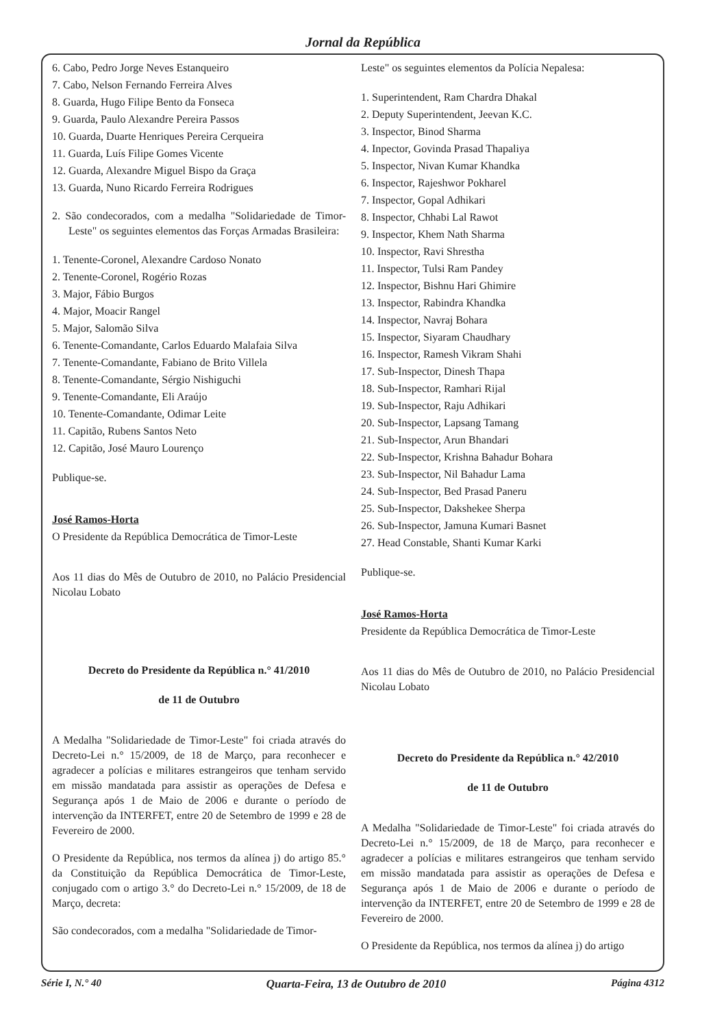Jornal da República
6. Cabo, Pedro Jorge Neves Estanqueiro
7. Cabo, Nelson Fernando Ferreira Alves
8. Guarda, Hugo Filipe Bento da Fonseca
9. Guarda, Paulo Alexandre Pereira Passos
10. Guarda, Duarte Henriques Pereira Cerqueira
11. Guarda, Luís Filipe Gomes Vicente
12. Guarda, Alexandre Miguel Bispo da Graça
13. Guarda, Nuno Ricardo Ferreira Rodrigues
2. São condecorados, com a medalha "Solidariedade de Timor-Leste" os seguintes elementos das Forças Armadas Brasileira:
1. Tenente-Coronel, Alexandre Cardoso Nonato
2. Tenente-Coronel, Rogério Rozas
3. Major, Fábio Burgos
4. Major, Moacir Rangel
5. Major, Salomão Silva
6. Tenente-Comandante, Carlos Eduardo Malafaia Silva
7. Tenente-Comandante, Fabiano de Brito Villela
8. Tenente-Comandante, Sérgio Nishiguchi
9. Tenente-Comandante, Eli Araújo
10. Tenente-Comandante, Odimar Leite
11. Capitão, Rubens Santos Neto
12. Capitão, José Mauro Lourenço
Publique-se.
José Ramos-Horta
O Presidente da República Democrática de Timor-Leste
Aos 11 dias do Mês de Outubro de 2010, no Palácio Presidencial Nicolau Lobato
Decreto do Presidente da República n.° 41/2010
de 11 de Outubro
A Medalha "Solidariedade de Timor-Leste" foi criada através do Decreto-Lei n.° 15/2009, de 18 de Março, para reconhecer e agradecer a polícias e militares estrangeiros que tenham servido em missão mandatada para assistir as operações de Defesa e Segurança após 1 de Maio de 2006 e durante o período de intervenção da INTERFET, entre 20 de Setembro de 1999 e 28 de Fevereiro de 2000.
O Presidente da República, nos termos da alínea j) do artigo 85.° da Constituição da República Democrática de Timor-Leste, conjugado com o artigo 3.° do Decreto-Lei n.° 15/2009, de 18 de Março, decreta:
São condecorados, com a medalha "Solidariedade de Timor-
Leste" os seguintes elementos da Polícia Nepalesa:
1. Superintendent, Ram Chardra Dhakal
2. Deputy Superintendent, Jeevan K.C.
3. Inspector, Binod Sharma
4. Inpector, Govinda Prasad Thapaliya
5. Inspector, Nivan Kumar Khandka
6. Inspector, Rajeshwor Pokharel
7. Inspector, Gopal Adhikari
8. Inspector, Chhabi Lal Rawot
9. Inspector, Khem Nath Sharma
10. Inspector, Ravi Shrestha
11. Inspector, Tulsi Ram Pandey
12. Inspector, Bishnu Hari Ghimire
13. Inspector, Rabindra Khandka
14. Inspector, Navraj Bohara
15. Inspector, Siyaram Chaudhary
16. Inspector, Ramesh Vikram Shahi
17. Sub-Inspector, Dinesh Thapa
18. Sub-Inspector, Ramhari Rijal
19. Sub-Inspector, Raju Adhikari
20. Sub-Inspector, Lapsang Tamang
21. Sub-Inspector, Arun Bhandari
22. Sub-Inspector, Krishna Bahadur Bohara
23. Sub-Inspector, Nil Bahadur Lama
24. Sub-Inspector, Bed Prasad Paneru
25. Sub-Inspector, Dakshekee Sherpa
26. Sub-Inspector, Jamuna Kumari Basnet
27. Head Constable, Shanti Kumar Karki
Publique-se.
José Ramos-Horta
Presidente da República Democrática de Timor-Leste
Aos 11 dias do Mês de Outubro de 2010, no Palácio Presidencial Nicolau Lobato
Decreto do Presidente da República n.° 42/2010
de 11 de Outubro
A Medalha "Solidariedade de Timor-Leste" foi criada através do Decreto-Lei n.° 15/2009, de 18 de Março, para reconhecer e agradecer a polícias e militares estrangeiros que tenham servido em missão mandatada para assistir as operações de Defesa e Segurança após 1 de Maio de 2006 e durante o período de intervenção da INTERFET, entre 20 de Setembro de 1999 e 28 de Fevereiro de 2000.
O Presidente da República, nos termos da alínea j) do artigo
Série I, N.° 40 Quarta-Feira, 13 de Outubro de 2010 Página 4312